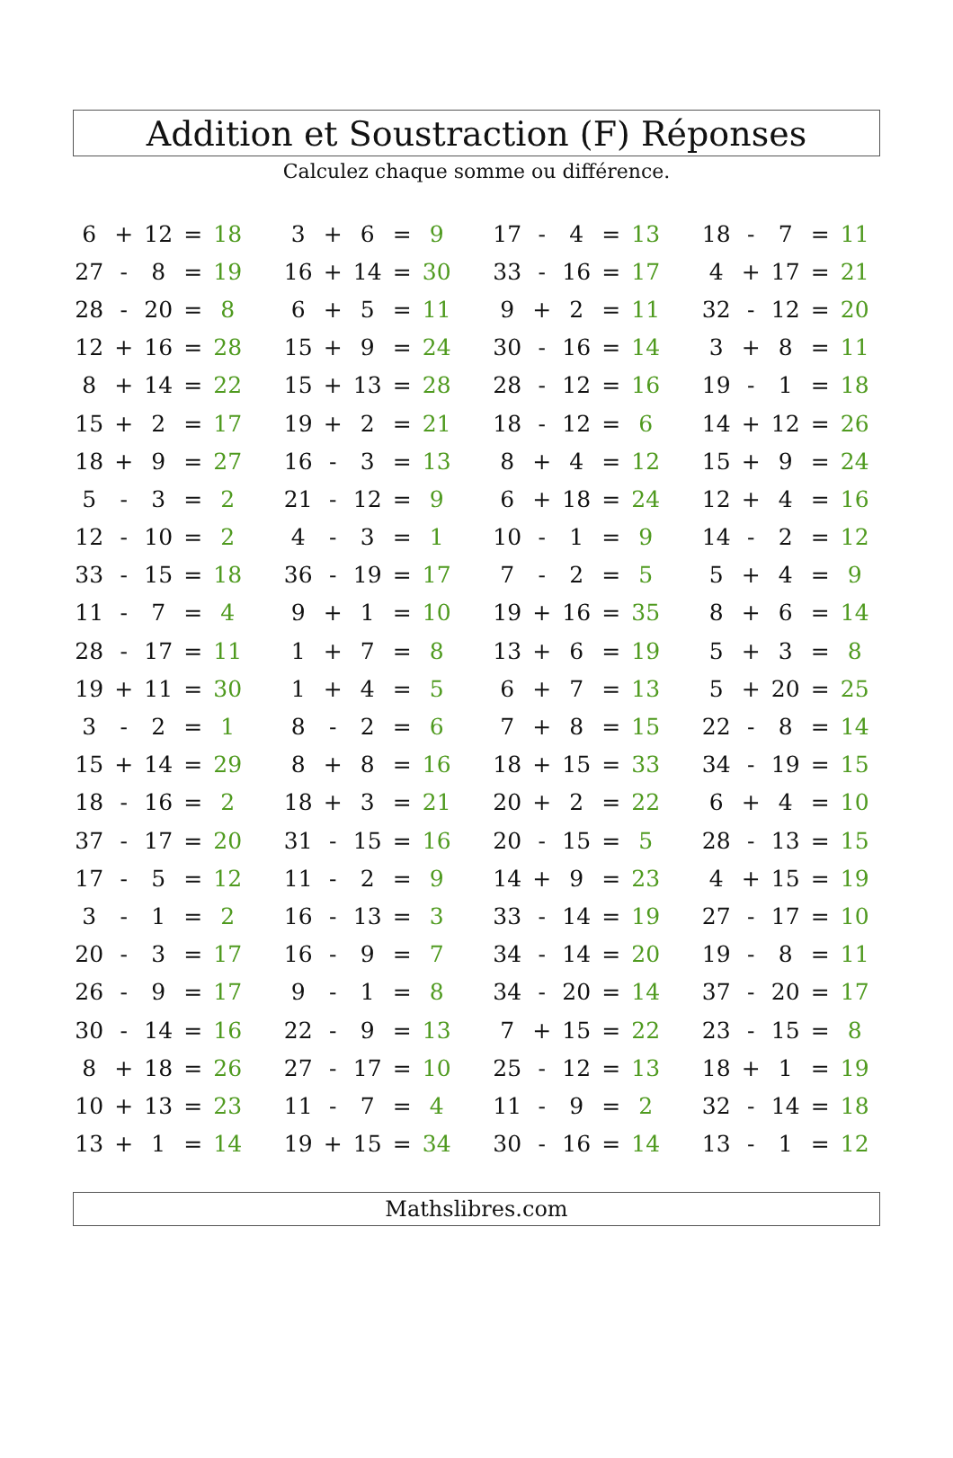Addition et Soustraction (F) Réponses
Calculez chaque somme ou différence.
| 6 | + | 12 | = | 18 | | 3 | + | 6 | = | 9 | | 17 | - | 4 | = | 13 | | 18 | - | 7 | = | 11 |
| 27 | - | 8 | = | 19 | | 16 | + | 14 | = | 30 | | 33 | - | 16 | = | 17 | | 4 | + | 17 | = | 21 |
| 28 | - | 20 | = | 8 | | 6 | + | 5 | = | 11 | | 9 | + | 2 | = | 11 | | 32 | - | 12 | = | 20 |
| 12 | + | 16 | = | 28 | | 15 | + | 9 | = | 24 | | 30 | - | 16 | = | 14 | | 3 | + | 8 | = | 11 |
| 8 | + | 14 | = | 22 | | 15 | + | 13 | = | 28 | | 28 | - | 12 | = | 16 | | 19 | - | 1 | = | 18 |
| 15 | + | 2 | = | 17 | | 19 | + | 2 | = | 21 | | 18 | - | 12 | = | 6 | | 14 | + | 12 | = | 26 |
| 18 | + | 9 | = | 27 | | 16 | - | 3 | = | 13 | | 8 | + | 4 | = | 12 | | 15 | + | 9 | = | 24 |
| 5 | - | 3 | = | 2 | | 21 | - | 12 | = | 9 | | 6 | + | 18 | = | 24 | | 12 | + | 4 | = | 16 |
| 12 | - | 10 | = | 2 | | 4 | - | 3 | = | 1 | | 10 | - | 1 | = | 9 | | 14 | - | 2 | = | 12 |
| 33 | - | 15 | = | 18 | | 36 | - | 19 | = | 17 | | 7 | - | 2 | = | 5 | | 5 | + | 4 | = | 9 |
| 11 | - | 7 | = | 4 | | 9 | + | 1 | = | 10 | | 19 | + | 16 | = | 35 | | 8 | + | 6 | = | 14 |
| 28 | - | 17 | = | 11 | | 1 | + | 7 | = | 8 | | 13 | + | 6 | = | 19 | | 5 | + | 3 | = | 8 |
| 19 | + | 11 | = | 30 | | 1 | + | 4 | = | 5 | | 6 | + | 7 | = | 13 | | 5 | + | 20 | = | 25 |
| 3 | - | 2 | = | 1 | | 8 | - | 2 | = | 6 | | 7 | + | 8 | = | 15 | | 22 | - | 8 | = | 14 |
| 15 | + | 14 | = | 29 | | 8 | + | 8 | = | 16 | | 18 | + | 15 | = | 33 | | 34 | - | 19 | = | 15 |
| 18 | - | 16 | = | 2 | | 18 | + | 3 | = | 21 | | 20 | + | 2 | = | 22 | | 6 | + | 4 | = | 10 |
| 37 | - | 17 | = | 20 | | 31 | - | 15 | = | 16 | | 20 | - | 15 | = | 5 | | 28 | - | 13 | = | 15 |
| 17 | - | 5 | = | 12 | | 11 | - | 2 | = | 9 | | 14 | + | 9 | = | 23 | | 4 | + | 15 | = | 19 |
| 3 | - | 1 | = | 2 | | 16 | - | 13 | = | 3 | | 33 | - | 14 | = | 19 | | 27 | - | 17 | = | 10 |
| 20 | - | 3 | = | 17 | | 16 | - | 9 | = | 7 | | 34 | - | 14 | = | 20 | | 19 | - | 8 | = | 11 |
| 26 | - | 9 | = | 17 | | 9 | - | 1 | = | 8 | | 34 | - | 20 | = | 14 | | 37 | - | 20 | = | 17 |
| 30 | - | 14 | = | 16 | | 22 | - | 9 | = | 13 | | 7 | + | 15 | = | 22 | | 23 | - | 15 | = | 8 |
| 8 | + | 18 | = | 26 | | 27 | - | 17 | = | 10 | | 25 | - | 12 | = | 13 | | 18 | + | 1 | = | 19 |
| 10 | + | 13 | = | 23 | | 11 | - | 7 | = | 4 | | 11 | - | 9 | = | 2 | | 32 | - | 14 | = | 18 |
| 13 | + | 1 | = | 14 | | 19 | + | 15 | = | 34 | | 30 | - | 16 | = | 14 | | 13 | - | 1 | = | 12 |
Mathslibres.com